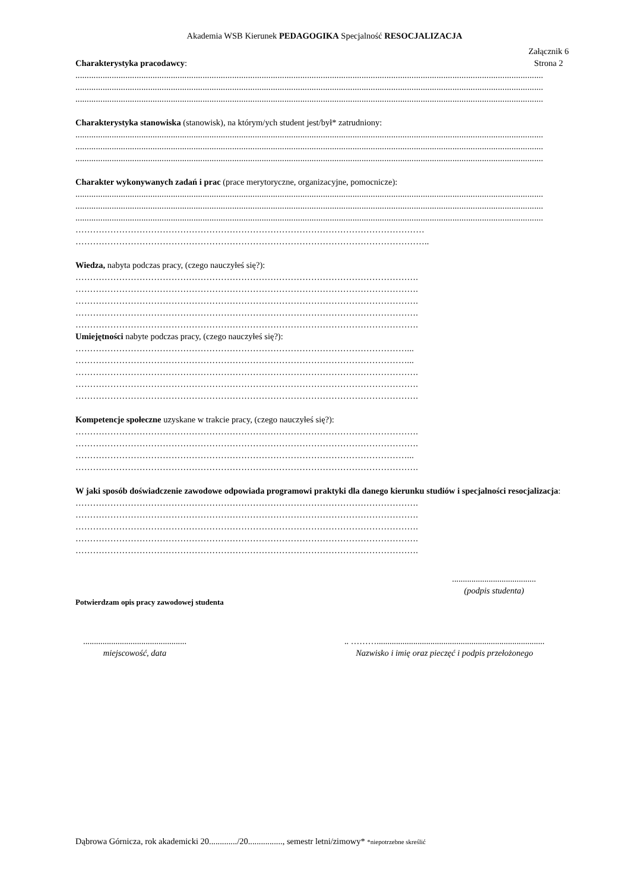Akademia WSB Kierunek PEDAGOGIKA Specjalność RESOCJALIZACJA
Charakterystyka pracodawcy:
Załącznik 6
Strona 2
..............................................................................................................................................................................................................
..............................................................................................................................................................................................................
..............................................................................................................................................................................................................
Charakterystyka stanowiska (stanowisk), na którym/ych student jest/był* zatrudniony:
..............................................................................................................................................................................................................
..............................................................................................................................................................................................................
..............................................................................................................................................................................................................
Charakter wykonywanych zadań i prac (prace merytoryczne, organizacyjne, pomocnicze):
..............................................................................................................................................................................................................
..............................................................................................................................................................................................................
..............................................................................................................................................................................................................
…………………………………………………………………………………………………………
…………………………………………………………………………………………………………..
Wiedza, nabyta podczas pracy, (czego nauczyłeś się?):
……………………………………………………………………………………………………….
……………………………………………………………………………………………………….
……………………………………………………………………………………………………….
……………………………………………………………………………………………………….
……………………………………………………………………………………………………….
Umiejętności nabyte podczas pracy, (czego nauczyłeś się?):
……………………………………………………………………………………………………...
……………………………………………………………………………………………………...
……………………………………………………………………………………………………….
……………………………………………………………………………………………………….
……………………………………………………………………………………………………….
Kompetencje społeczne uzyskane w trakcie pracy, (czego nauczyłeś się?):
……………………………………………………………………………………………………….
……………………………………………………………………………………………………….
……………………………………………………………………………………………………...
……………………………………………………………………………………………………….
W jaki sposób doświadczenie zawodowe odpowiada programowi praktyki dla danego kierunku studiów i specjalności resocjalizacja:
……………………………………………………………………………………………………….
……………………………………………………………………………………………………….
……………………………………………………………………………………………………….
……………………………………………………………………………………………………….
……………………………………………………………………………………………………….
.......................................
(podpis studenta)
Potwierdzam opis pracy zawodowej studenta
................................................
miejscowość, data
.. ………..............................................................................
Nazwisko i imię oraz pieczęć i podpis przełożonego
Dąbrowa Górnicza, rok akademicki 20............./20................, semestr letni/zimowy* *niepotrzebne skreślić